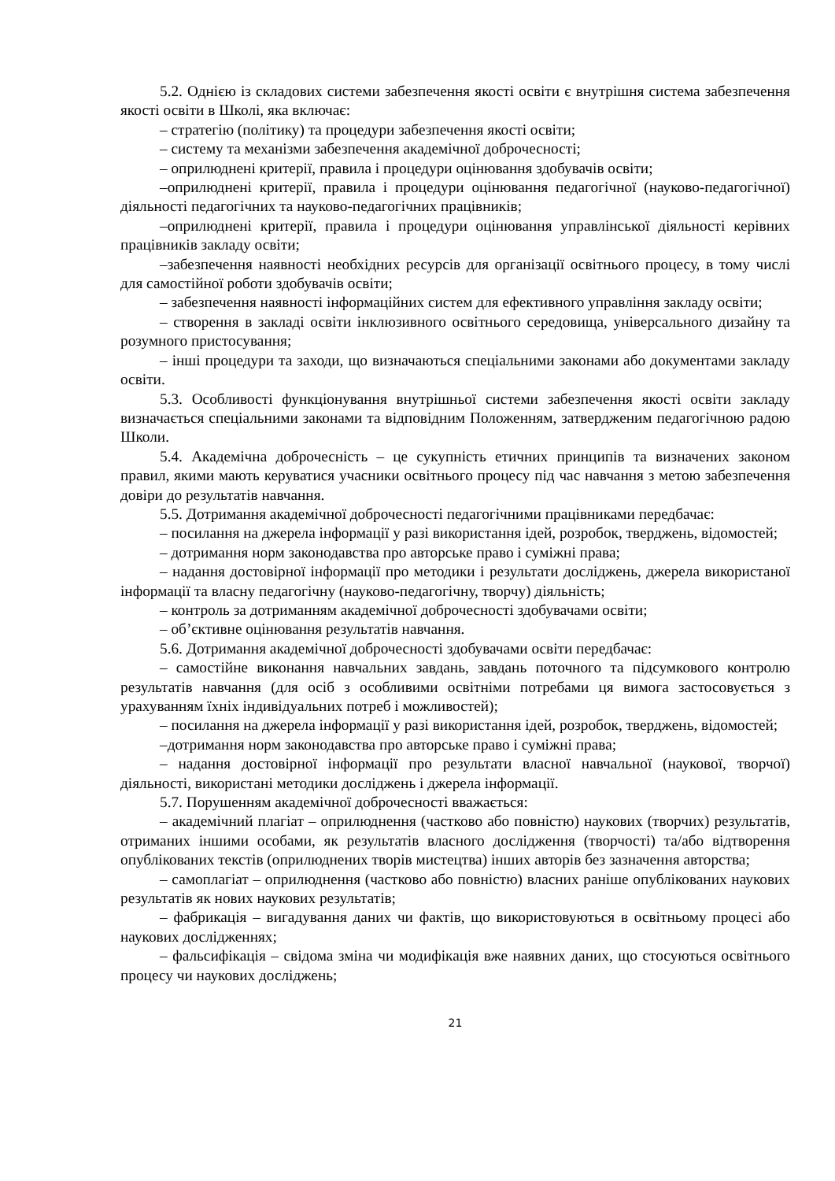5.2. Однією із складових системи забезпечення якості освіти є внутрішня система забезпечення якості освіти в Школі, яка включає:
– стратегію (політику) та процедури забезпечення якості освіти;
– систему та механізми забезпечення академічної доброчесності;
– оприлюднені критерії, правила і процедури оцінювання здобувачів освіти;
–оприлюднені критерії, правила і процедури оцінювання педагогічної (науково-педагогічної) діяльності педагогічних та науково-педагогічних працівників;
–оприлюднені критерії, правила і процедури оцінювання управлінської діяльності керівних працівників закладу освіти;
–забезпечення наявності необхідних ресурсів для організації освітнього процесу, в тому числі для самостійної роботи здобувачів освіти;
– забезпечення наявності інформаційних систем для ефективного управління закладу освіти;
– створення в закладі освіти інклюзивного освітнього середовища, універсального дизайну та розумного пристосування;
– інші процедури та заходи, що визначаються спеціальними законами або документами закладу освіти.
5.3. Особливості функціонування внутрішньої системи забезпечення якості освіти закладу визначається спеціальними законами та відповідним Положенням, затвердженим педагогічною радою Школи.
5.4. Академічна доброчесність – це сукупність етичних принципів та визначених законом правил, якими мають керуватися учасники освітнього процесу під час навчання з метою забезпечення довіри до результатів навчання.
5.5. Дотримання академічної доброчесності педагогічними працівниками передбачає:
– посилання на джерела інформації у разі використання ідей, розробок, тверджень, відомостей;
– дотримання норм законодавства про авторське право і суміжні права;
– надання достовірної інформації про методики і результати досліджень, джерела використаної інформації та власну педагогічну (науково-педагогічну, творчу) діяльність;
– контроль за дотриманням академічної доброчесності здобувачами освіти;
– об’єктивне оцінювання результатів навчання.
5.6. Дотримання академічної доброчесності здобувачами освіти передбачає:
– самостійне виконання навчальних завдань, завдань поточного та підсумкового контролю результатів навчання (для осіб з особливими освітніми потребами ця вимога застосовується з урахуванням їхніх індивідуальних потреб і можливостей);
– посилання на джерела інформації у разі використання ідей, розробок, тверджень, відомостей;
–дотримання норм законодавства про авторське право і суміжні права;
– надання достовірної інформації про результати власної навчальної (наукової, творчої) діяльності, використані методики досліджень і джерела інформації.
5.7. Порушенням академічної доброчесності вважається:
– академічний плагіат – оприлюднення (частково або повністю) наукових (творчих) результатів, отриманих іншими особами, як результатів власного дослідження (творчості) та/або відтворення опублікованих текстів (оприлюднених творів мистецтва) інших авторів без зазначення авторства;
– самоплагіат – оприлюднення (частково або повністю) власних раніше опублікованих наукових результатів як нових наукових результатів;
– фабрикація – вигадування даних чи фактів, що використовуються в освітньому процесі або наукових дослідженнях;
– фальсифікація – свідома зміна чи модифікація вже наявних даних, що стосуються освітнього процесу чи наукових досліджень;
21